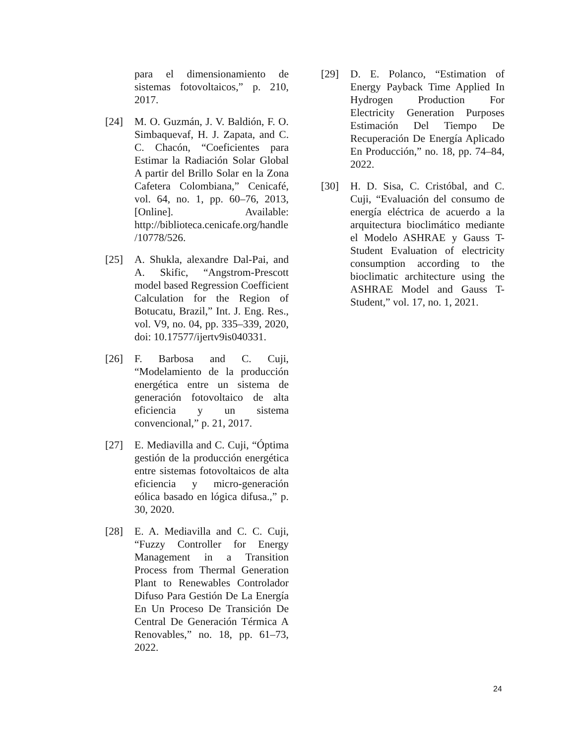para el dimensionamiento de sistemas fotovoltaicos,” p. 210, 2017.
[24] M. O. Guzmán, J. V. Baldión, F. O. Simbaquevaf, H. J. Zapata, and C. C. Chacón, “Coeficientes para Estimar la Radiación Solar Global A partir del Brillo Solar en la Zona Cafetera Colombiana,” Cenicafé, vol. 64, no. 1, pp. 60–76, 2013, [Online]. Available: http://biblioteca.cenicafe.org/handle/10778/526.
[25] A. Shukla, alexandre Dal-Pai, and A. Skific, “Angstrom-Prescott model based Regression Coefficient Calculation for the Region of Botucatu, Brazil,” Int. J. Eng. Res., vol. V9, no. 04, pp. 335–339, 2020, doi: 10.17577/ijertv9is040331.
[26] F. Barbosa and C. Cuji, “Modelamiento de la producción energética entre un sistema de generación fotovoltaico de alta eficiencia y un sistema convencional,” p. 21, 2017.
[27] E. Mediavilla and C. Cuji, “Óptima gestión de la producción energética entre sistemas fotovoltaicos de alta eficiencia y micro-generación eólica basado en lógica difusa.,” p. 30, 2020.
[28] E. A. Mediavilla and C. C. Cuji, “Fuzzy Controller for Energy Management in a Transition Process from Thermal Generation Plant to Renewables Controlador Difuso Para Gestión De La Energía En Un Proceso De Transición De Central De Generación Térmica A Renovables,” no. 18, pp. 61–73, 2022.
[29] D. E. Polanco, “Estimation of Energy Payback Time Applied In Hydrogen Production For Electricity Generation Purposes Estimación Del Tiempo De Recuperación De Energía Aplicado En Producción,” no. 18, pp. 74–84, 2022.
[30] H. D. Sisa, C. Cristóbal, and C. Cuji, “Evaluación del consumo de energía eléctrica de acuerdo a la arquitectura bioclimático mediante el Modelo ASHRAE y Gauss T-Student Evaluation of electricity consumption according to the bioclimatic architecture using the ASHRAE Model and Gauss T-Student,” vol. 17, no. 1, 2021.
24